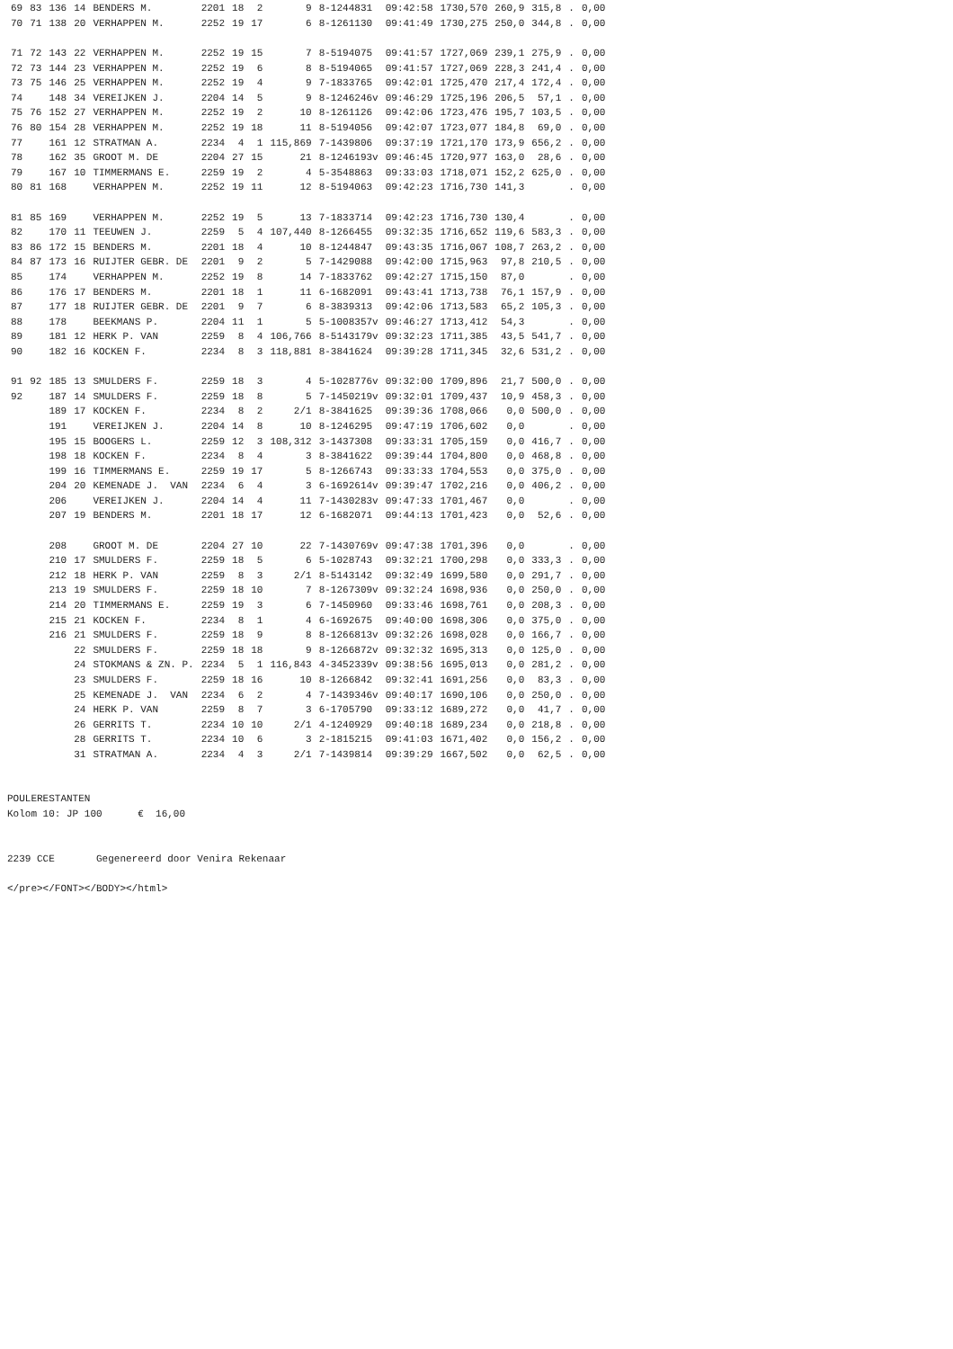| 69 | 83 | 136 | 14 | BENDERS M. | 2201 | 18 | 2 | 9 | 8-1244831 | 09:42:58 | 1730,570 | 260,9 | 315,8 | . | 0,00 |
| 70 | 71 | 138 | 20 | VERHAPPEN M. | 2252 | 19 | 17 | 6 | 8-1261130 | 09:41:49 | 1730,275 | 250,0 | 344,8 | . | 0,00 |
| 71 | 72 | 143 | 22 | VERHAPPEN M. | 2252 | 19 | 15 | 7 | 8-5194075 | 09:41:57 | 1727,069 | 239,1 | 275,9 | . | 0,00 |
| 72 | 73 | 144 | 23 | VERHAPPEN M. | 2252 | 19 | 6 | 8 | 8-5194065 | 09:41:57 | 1727,069 | 228,3 | 241,4 | . | 0,00 |
| 73 | 75 | 146 | 25 | VERHAPPEN M. | 2252 | 19 | 4 | 9 | 7-1833765 | 09:42:01 | 1725,470 | 217,4 | 172,4 | . | 0,00 |
| 74 | | 148 | 34 | VEREIJKEN J. | 2204 | 14 | 5 | 9 | 8-1246246v | 09:46:29 | 1725,196 | 206,5 | 57,1 | . | 0,00 |
| 75 | 76 | 152 | 27 | VERHAPPEN M. | 2252 | 19 | 2 | 10 | 8-1261126 | 09:42:06 | 1723,476 | 195,7 | 103,5 | . | 0,00 |
| 76 | 80 | 154 | 28 | VERHAPPEN M. | 2252 | 19 | 18 | 11 | 8-5194056 | 09:42:07 | 1723,077 | 184,8 | 69,0 | . | 0,00 |
| 77 | | 161 | 12 | STRATMAN A. | 2234 | 4 | 1 | 115,869 | 7-1439806 | 09:37:19 | 1721,170 | 173,9 | 656,2 | . | 0,00 |
| 78 | | 162 | 35 | GROOT M. DE | 2204 | 27 | 15 | 21 | 8-1246193v | 09:46:45 | 1720,977 | 163,0 | 28,6 | . | 0,00 |
| 79 | | 167 | 10 | TIMMERMANS E. | 2259 | 19 | 2 | 4 | 5-3548863 | 09:33:03 | 1718,071 | 152,2 | 625,0 | . | 0,00 |
| 80 | 81 | 168 | | VERHAPPEN M. | 2252 | 19 | 11 | 12 | 8-5194063 | 09:42:23 | 1716,730 | 141,3 | | . | 0,00 |
| 81 | 85 | 169 | | VERHAPPEN M. | 2252 | 19 | 5 | 13 | 7-1833714 | 09:42:23 | 1716,730 | 130,4 | | . | 0,00 |
| 82 | | 170 | 11 | TEEUWEN J. | 2259 | 5 | 4 | 107,440 | 8-1266455 | 09:32:35 | 1716,652 | 119,6 | 583,3 | . | 0,00 |
| 83 | 86 | 172 | 15 | BENDERS M. | 2201 | 18 | 4 | 10 | 8-1244847 | 09:43:35 | 1716,067 | 108,7 | 263,2 | . | 0,00 |
| 84 | 87 | 173 | 16 | RUIJTER GEBR. DE | 2201 | 9 | 2 | 5 | 7-1429088 | 09:42:00 | 1715,963 | 97,8 | 210,5 | . | 0,00 |
| 85 | | 174 | | VERHAPPEN M. | 2252 | 19 | 8 | 14 | 7-1833762 | 09:42:27 | 1715,150 | 87,0 | | . | 0,00 |
| 86 | | 176 | 17 | BENDERS M. | 2201 | 18 | 1 | 11 | 6-1682091 | 09:43:41 | 1713,738 | 76,1 | 157,9 | . | 0,00 |
| 87 | | 177 | 18 | RUIJTER GEBR. DE | 2201 | 9 | 7 | 6 | 8-3839313 | 09:42:06 | 1713,583 | 65,2 | 105,3 | . | 0,00 |
| 88 | | 178 | | BEEKMANS P. | 2204 | 11 | 1 | 5 | 5-1008357v | 09:46:27 | 1713,412 | 54,3 | | . | 0,00 |
| 89 | | 181 | 12 | HERK P. VAN | 2259 | 8 | 4 | 106,766 | 8-5143179v | 09:32:23 | 1711,385 | 43,5 | 541,7 | . | 0,00 |
| 90 | | 182 | 16 | KOCKEN F. | 2234 | 8 | 3 | 118,881 | 8-3841624 | 09:39:28 | 1711,345 | 32,6 | 531,2 | . | 0,00 |
| 91 | 92 | 185 | 13 | SMULDERS F. | 2259 | 18 | 3 | 4 | 5-1028776v | 09:32:00 | 1709,896 | 21,7 | 500,0 | . | 0,00 |
| 92 | | 187 | 14 | SMULDERS F. | 2259 | 18 | 8 | 5 | 7-1450219v | 09:32:01 | 1709,437 | 10,9 | 458,3 | . | 0,00 |
| | | 189 | 17 | KOCKEN F. | 2234 | 8 | 2 | 2/1 | 8-3841625 | 09:39:36 | 1708,066 | 0,0 | 500,0 | . | 0,00 |
| | | 191 | | VEREIJKEN J. | 2204 | 14 | 8 | 10 | 8-1246295 | 09:47:19 | 1706,602 | 0,0 | | . | 0,00 |
| | | 195 | 15 | BOOGERS L. | 2259 | 12 | 3 | 108,312 | 3-1437308 | 09:33:31 | 1705,159 | 0,0 | 416,7 | . | 0,00 |
| | | 198 | 18 | KOCKEN F. | 2234 | 8 | 4 | 3 | 8-3841622 | 09:39:44 | 1704,800 | 0,0 | 468,8 | . | 0,00 |
| | | 199 | 16 | TIMMERMANS E. | 2259 | 19 | 17 | 5 | 8-1266743 | 09:33:33 | 1704,553 | 0,0 | 375,0 | . | 0,00 |
| | | 204 | 20 | KEMENADE J. VAN | 2234 | 6 | 4 | 3 | 6-1692614v | 09:39:47 | 1702,216 | 0,0 | 406,2 | . | 0,00 |
| | | 206 | | VEREIJKEN J. | 2204 | 14 | 4 | 11 | 7-1430283v | 09:47:33 | 1701,467 | 0,0 | | . | 0,00 |
| | | 207 | 19 | BENDERS M. | 2201 | 18 | 17 | 12 | 6-1682071 | 09:44:13 | 1701,423 | 0,0 | 52,6 | . | 0,00 |
| | | 208 | | GROOT M. DE | 2204 | 27 | 10 | 22 | 7-1430769v | 09:47:38 | 1701,396 | 0,0 | | . | 0,00 |
| | | 210 | 17 | SMULDERS F. | 2259 | 18 | 5 | 6 | 5-1028743 | 09:32:21 | 1700,298 | 0,0 | 333,3 | . | 0,00 |
| | | 212 | 18 | HERK P. VAN | 2259 | 8 | 3 | 2/1 | 8-5143142 | 09:32:49 | 1699,580 | 0,0 | 291,7 | . | 0,00 |
| | | 213 | 19 | SMULDERS F. | 2259 | 18 | 10 | 7 | 8-1267309v | 09:32:24 | 1698,936 | 0,0 | 250,0 | . | 0,00 |
| | | 214 | 20 | TIMMERMANS E. | 2259 | 19 | 3 | 6 | 7-1450960 | 09:33:46 | 1698,761 | 0,0 | 208,3 | . | 0,00 |
| | | 215 | 21 | KOCKEN F. | 2234 | 8 | 1 | 4 | 6-1692675 | 09:40:00 | 1698,306 | 0,0 | 375,0 | . | 0,00 |
| | | 216 | 21 | SMULDERS F. | 2259 | 18 | 9 | 8 | 8-1266813v | 09:32:26 | 1698,028 | 0,0 | 166,7 | . | 0,00 |
| | | | 22 | SMULDERS F. | 2259 | 18 | 18 | 9 | 8-1266872v | 09:32:32 | 1695,313 | 0,0 | 125,0 | . | 0,00 |
| | | | 24 | STOKMANS & ZN. P. | 2234 | 5 | 1 | 116,843 | 4-3452339v | 09:38:56 | 1695,013 | 0,0 | 281,2 | . | 0,00 |
| | | | 23 | SMULDERS F. | 2259 | 18 | 16 | 10 | 8-1266842 | 09:32:41 | 1691,256 | 0,0 | 83,3 | . | 0,00 |
| | | | 25 | KEMENADE J. VAN | 2234 | 6 | 2 | 4 | 7-1439346v | 09:40:17 | 1690,106 | 0,0 | 250,0 | . | 0,00 |
| | | | 24 | HERK P. VAN | 2259 | 8 | 7 | 3 | 6-1705790 | 09:33:12 | 1689,272 | 0,0 | 41,7 | . | 0,00 |
| | | | 26 | GERRITS T. | 2234 | 10 | 10 | 2/1 | 4-1240929 | 09:40:18 | 1689,234 | 0,0 | 218,8 | . | 0,00 |
| | | | 28 | GERRITS T. | 2234 | 10 | 6 | 3 | 2-1815215 | 09:41:03 | 1671,402 | 0,0 | 156,2 | . | 0,00 |
| | | | 31 | STRATMAN A. | 2234 | 4 | 3 | 2/1 | 7-1439814 | 09:39:29 | 1667,502 | 0,0 | 62,5 | . | 0,00 |
POULERESTANTEN Kolom 10: JP 100 € 16,00 2239 CCE Gegenereerd door Venira Rekenaar </pre></FONT></BODY></html>